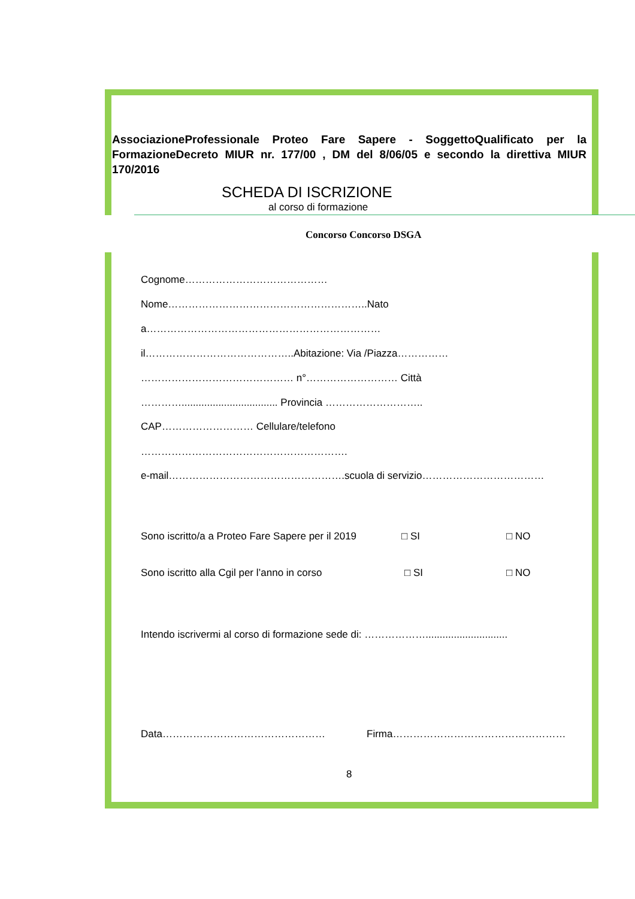AssociazioneProfessionale Proteo Fare Sapere - SoggettoQualificato per la FormazioneDecreto MIUR nr. 177/00 , DM del 8/06/05 e secondo la direttiva MIUR 170/2016
SCHEDA DI ISCRIZIONE
al corso di formazione
Concorso Concorso DSGA
Cognome……………………………………
Nome…………………………………………………..Nato
a……………………………………………………………
il……………………………………..Abitazione: Via /Piazza……………
……………………………………… n°……………………… Città
………….................................. Provincia ………………………..
CAP……………………… Cellulare/telefono
…………………………………………………….
e-mail…………………………………………….scuola di servizio………………………………
Sono iscritto/a a Proteo Fare Sapere per il 2019 □ SI □ NO
Sono iscritto alla Cgil per l’anno in corso □ SI □ NO
Intendo iscrivermi al corso di formazione sede di: ……………….............................
Data………………………………………… Firma……………………………………………
8